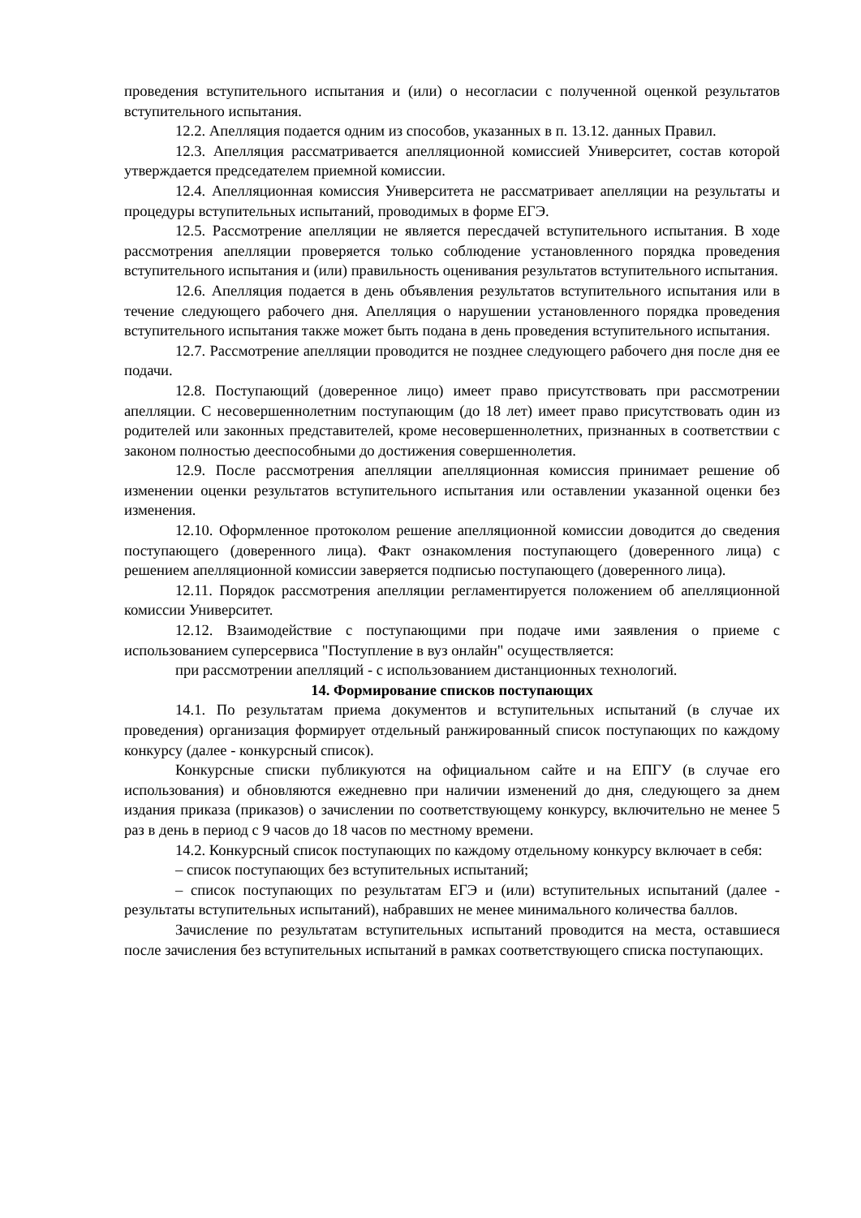проведения вступительного испытания и (или) о несогласии с полученной оценкой результатов вступительного испытания.
12.2. Апелляция подается одним из способов, указанных в п. 13.12. данных Правил.
12.3. Апелляция рассматривается апелляционной комиссией Университет, состав которой утверждается председателем приемной комиссии.
12.4. Апелляционная комиссия Университета не рассматривает апелляции на результаты и процедуры вступительных испытаний, проводимых в форме ЕГЭ.
12.5. Рассмотрение апелляции не является пересдачей вступительного испытания. В ходе рассмотрения апелляции проверяется только соблюдение установленного порядка проведения вступительного испытания и (или) правильность оценивания результатов вступительного испытания.
12.6. Апелляция подается в день объявления результатов вступительного испытания или в течение следующего рабочего дня. Апелляция о нарушении установленного порядка проведения вступительного испытания также может быть подана в день проведения вступительного испытания.
12.7. Рассмотрение апелляции проводится не позднее следующего рабочего дня после дня ее подачи.
12.8. Поступающий (доверенное лицо) имеет право присутствовать при рассмотрении апелляции. С несовершеннолетним поступающим (до 18 лет) имеет право присутствовать один из родителей или законных представителей, кроме несовершеннолетних, признанных в соответствии с законом полностью дееспособными до достижения совершеннолетия.
12.9. После рассмотрения апелляции апелляционная комиссия принимает решение об изменении оценки результатов вступительного испытания или оставлении указанной оценки без изменения.
12.10. Оформленное протоколом решение апелляционной комиссии доводится до сведения поступающего (доверенного лица). Факт ознакомления поступающего (доверенного лица) с решением апелляционной комиссии заверяется подписью поступающего (доверенного лица).
12.11. Порядок рассмотрения апелляции регламентируется положением об апелляционной комиссии Университет.
12.12. Взаимодействие с поступающими при подаче ими заявления о приеме с использованием суперсервиса "Поступление в вуз онлайн" осуществляется:
при рассмотрении апелляций - с использованием дистанционных технологий.
14. Формирование списков поступающих
14.1. По результатам приема документов и вступительных испытаний (в случае их проведения) организация формирует отдельный ранжированный список поступающих по каждому конкурсу (далее - конкурсный список).
Конкурсные списки публикуются на официальном сайте и на ЕПГУ (в случае его использования) и обновляются ежедневно при наличии изменений до дня, следующего за днем издания приказа (приказов) о зачислении по соответствующему конкурсу, включительно не менее 5 раз в день в период с 9 часов до 18 часов по местному времени.
14.2. Конкурсный список поступающих по каждому отдельному конкурсу включает в себя:
– список поступающих без вступительных испытаний;
– список поступающих по результатам ЕГЭ и (или) вступительных испытаний (далее - результаты вступительных испытаний), набравших не менее минимального количества баллов.
Зачисление по результатам вступительных испытаний проводится на места, оставшиеся после зачисления без вступительных испытаний в рамках соответствующего списка поступающих.